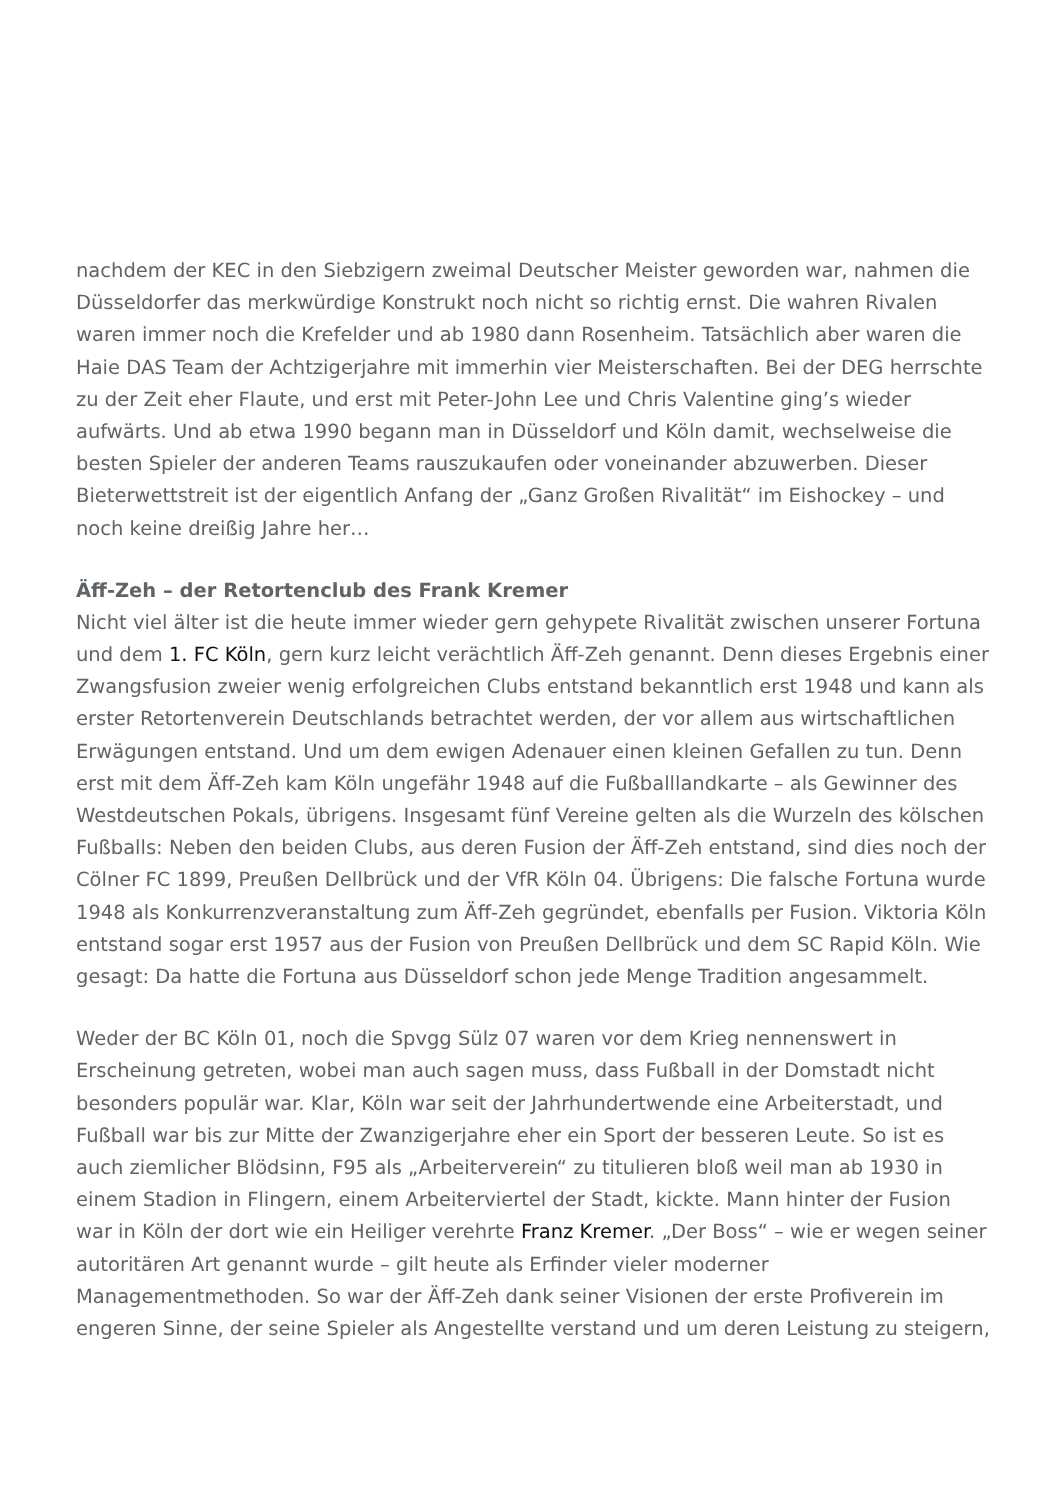nachdem der KEC in den Siebzigern zweimal Deutscher Meister geworden war, nahmen die Düsseldorfer das merkwürdige Konstrukt noch nicht so richtig ernst. Die wahren Rivalen waren immer noch die Krefelder und ab 1980 dann Rosenheim. Tatsächlich aber waren die Haie DAS Team der Achtzigerjahre mit immerhin vier Meisterschaften. Bei der DEG herrschte zu der Zeit eher Flaute, und erst mit Peter-John Lee und Chris Valentine ging’s wieder aufwärts. Und ab etwa 1990 begann man in Düsseldorf und Köln damit, wechselweise die besten Spieler der anderen Teams rauszukaufen oder voneinander abzuwerben. Dieser Bieterwettstreit ist der eigentlich Anfang der „Ganz Großen Rivalität“ im Eishockey – und noch keine dreißig Jahre her…
Äff-Zeh – der Retortenclub des Frank Kremer
Nicht viel älter ist die heute immer wieder gern gehypete Rivalität zwischen unserer Fortuna und dem 1. FC Köln, gern kurz leicht verächtlich Äff-Zeh genannt. Denn dieses Ergebnis einer Zwangsfusion zweier wenig erfolgreichen Clubs entstand bekanntlich erst 1948 und kann als erster Retortenverein Deutschlands betrachtet werden, der vor allem aus wirtschaftlichen Erwägungen entstand. Und um dem ewigen Adenauer einen kleinen Gefallen zu tun. Denn erst mit dem Äff-Zeh kam Köln ungefähr 1948 auf die Fußballlandkarte – als Gewinner des Westdeutschen Pokals, übrigens. Insgesamt fünf Vereine gelten als die Wurzeln des kölschen Fußballs: Neben den beiden Clubs, aus deren Fusion der Äff-Zeh entstand, sind dies noch der Cölner FC 1899, Preußen Dellbrück und der VfR Köln 04. Übrigens: Die falsche Fortuna wurde 1948 als Konkurrenzveranstaltung zum Äff-Zeh gegründet, ebenfalls per Fusion. Viktoria Köln entstand sogar erst 1957 aus der Fusion von Preußen Dellbrück und dem SC Rapid Köln. Wie gesagt: Da hatte die Fortuna aus Düsseldorf schon jede Menge Tradition angesammelt.
Weder der BC Köln 01, noch die Spvgg Sülz 07 waren vor dem Krieg nennenswert in Erscheinung getreten, wobei man auch sagen muss, dass Fußball in der Domstadt nicht besonders populär war. Klar, Köln war seit der Jahrhundertwende eine Arbeiterstadt, und Fußball war bis zur Mitte der Zwanzigerjahre eher ein Sport der besseren Leute. So ist es auch ziemlicher Blödsinn, F95 als „Arbeiterverein“ zu titulieren bloß weil man ab 1930 in einem Stadion in Flingern, einem Arbeiterviertel der Stadt, kickte. Mann hinter der Fusion war in Köln der dort wie ein Heiliger verehrte Franz Kremer. „Der Boss“ – wie er wegen seiner autoritären Art genannt wurde – gilt heute als Erfinder vieler moderner Managementmethoden. So war der Äff-Zeh dank seiner Visionen der erste Profiverein im engeren Sinne, der seine Spieler als Angestellte verstand und um deren Leistung zu steigern,